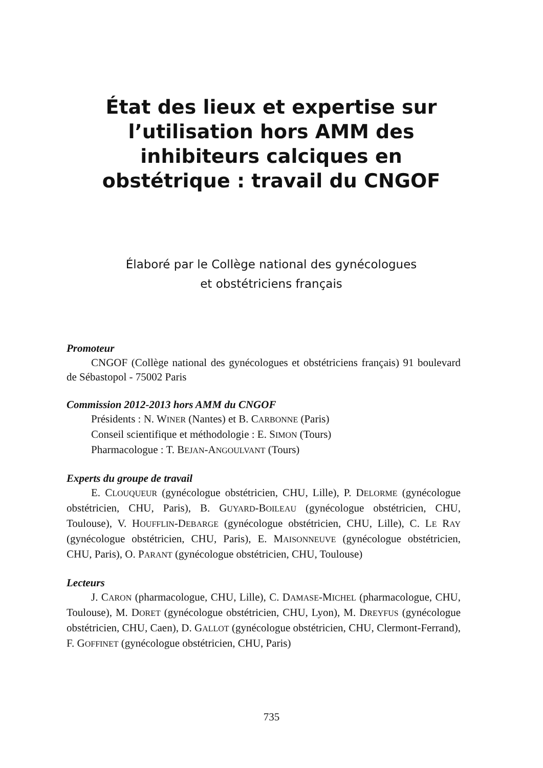État des lieux et expertise sur l’utilisation hors AMM des inhibiteurs calciques en obstétrique : travail du CNGOF
Élaboré par le Collège national des gynécologues
et obstétriciens français
Promoteur
CNGOF (Collège national des gynécologues et obstétriciens français) 91 boulevard de Sébastopol - 75002 Paris
Commission 2012-2013 hors AMM du CNGOF
Présidents : N. WINER (Nantes) et B. CARBONNE (Paris)
Conseil scientifique et méthodologie : E. SIMON (Tours)
Pharmacologue : T. BEJAN-ANGOULVANT (Tours)
Experts du groupe de travail
E. CLOUQUEUR (gynécologue obstétricien, CHU, Lille), P. DELORME (gynécologue obstétricien, CHU, Paris), B. GUYARD-BOILEAU (gynécologue obstétricien, CHU, Toulouse), V. HOUFFLIN-DEBARGE (gynécologue obstétricien, CHU, Lille), C. LE RAY (gynécologue obstétricien, CHU, Paris), E. MAISONNEUVE (gynécologue obstétricien, CHU, Paris), O. PARANT (gynécologue obstétricien, CHU, Toulouse)
Lecteurs
J. CARON (pharmacologue, CHU, Lille), C. DAMASE-MICHEL (pharmacologue, CHU, Toulouse), M. DORET (gynécologue obstétricien, CHU, Lyon), M. DREYFUS (gynécologue obstétricien, CHU, Caen), D. GALLOT (gynécologue obstétricien, CHU, Clermont-Ferrand), F. GOFFINET (gynécologue obstétricien, CHU, Paris)
735